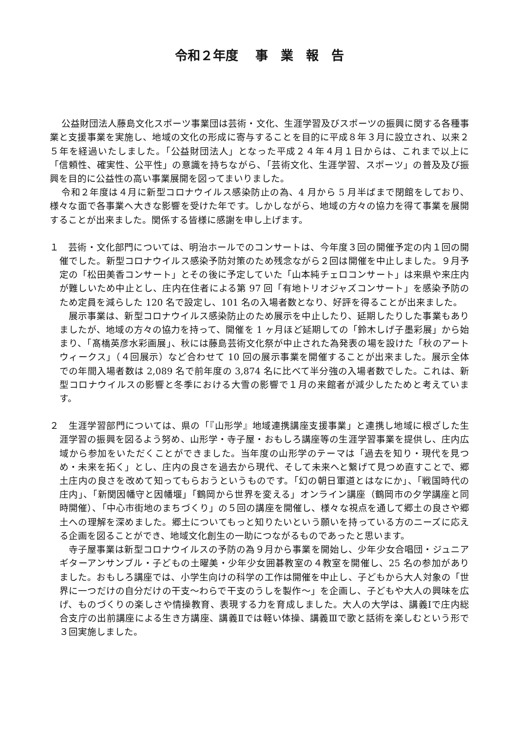令和２年度　 事　業　報　告
公益財団法人藤島文化スポーツ事業団は芸術・文化、生涯学習及びスポーツの振興に関する各種事業と支援事業を実施し、地域の文化の形成に寄与することを目的に平成８年３月に設立され、以来２５年を経過いたしました。「公益財団法人」となった平成２４年４月１日からは、これまで以上に「信頼性、確実性、公平性」の意識を持ちながら、「芸術文化、生涯学習、スポーツ」の普及及び振興を目的に公益性の高い事業展開を図ってまいりました。
令和２年度は４月に新型コロナウイルス感染防止の為、4 月から 5 月半ばまで閉館をしており、様々な面で各事業へ大きな影響を受けた年です。しかしながら、地域の方々の協力を得て事業を展開することが出来ました。関係する皆様に感謝を申し上げます。
１　芸術・文化部門については、明治ホールでのコンサートは、今年度３回の開催予定の内１回の開催でした。新型コロナウイルス感染予防対策のため残念ながら２回は開催を中止しました。９月予定の「松田美香コンサート」とその後に予定していた「山本純チェロコンサート」は来県や来庄内が難しいため中止とし、庄内在住者による第 97 回「有地トリオジャズコンサート」を感染予防のため定員を減らした 120 名で設定し、101 名の入場者数となり、好評を得ることが出来ました。
展示事業は、新型コロナウイルス感染防止のため展示を中止したり、延期したりした事業もありましたが、地域の方々の協力を持って、開催を 1 ヶ月ほど延期しての「鈴木しげ子墨彩展」から始まり、「髙橋英彦水彩画展」、秋には藤島芸術文化祭が中止された為発表の場を設けた「秋のアートウィークス」（４回展示）など合わせて 10 回の展示事業を開催することが出来ました。展示全体での年間入場者数は 2,089 名で前年度の 3,874 名に比べて半分強の入場者数でした。これは、新型コロナウイルスの影響と冬季における大雪の影響で１月の来館者が減少したためと考えています。
２　生涯学習部門については、県の「『山形学』地域連携講座支援事業」と連携し地域に根ざした生涯学習の振興を図るよう努め、山形学・寺子屋・おもしろ講座等の生涯学習事業を提供し、庄内広域から参加をいただくことができました。当年度の山形学のテーマは「過去を知り・現代を見つめ・未来を拓く」とし、庄内の良さを過去から現代、そして未来へと繋げて見つめ直すことで、郷土庄内の良さを改めて知ってもらおうというものです。「幻の朝日軍道とはなにか」、「戦国時代の庄内」、「新関因幡守と因幡堰」「鶴岡から世界を変える」オンライン講座（鶴岡市の夕学講座と同時開催）、「中心市街地のまちづくり」の５回の講座を開催し、様々な視点を通して郷土の良さや郷土への理解を深めました。郷土についてもっと知りたいという願いを持っている方のニーズに応える企画を図ることができ、地域文化創生の一助につながるものであったと思います。
寺子屋事業は新型コロナウイルスの予防の為９月から事業を開始し、少年少女合唱団・ジュニアギターアンサンブル・子どもの土曜美・少年少女囲碁教室の４教室を開催し、25 名の参加がありました。おもしろ講座では、小学生向けの科学の工作は開催を中止し、子どもから大人対象の「世界に一つだけの自分だけの干支～わらで干支のうしを製作～」を企画し、子どもや大人の興味を広げ、ものづくりの楽しさや情操教育、表現する力を育成しました。大人の大学は、講義Ⅰで庄内総合支庁の出前講座による生き方講座、講義Ⅱでは軽い体操、講義Ⅲで歌と話術を楽しむという形で３回実施しました。